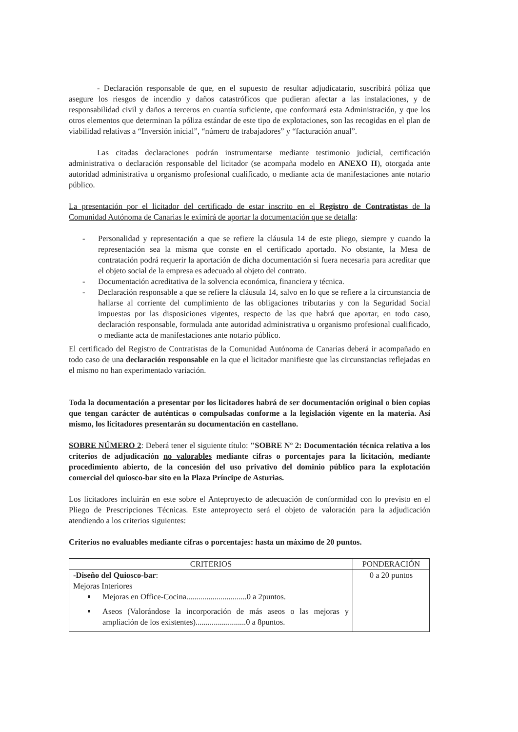- Declaración responsable de que, en el supuesto de resultar adjudicatario, suscribirá póliza que asegure los riesgos de incendio y daños catastróficos que pudieran afectar a las instalaciones, y de responsabilidad civil y daños a terceros en cuantía suficiente, que conformará esta Administración, y que los otros elementos que determinan la póliza estándar de este tipo de explotaciones, son las recogidas en el plan de viabilidad relativas a “Inversión inicial”, “número de trabajadores” y “facturación anual”.
Las citadas declaraciones podrán instrumentarse mediante testimonio judicial, certificación administrativa o declaración responsable del licitador (se acompaña modelo en ANEXO II), otorgada ante autoridad administrativa u organismo profesional cualificado, o mediante acta de manifestaciones ante notario público.
La presentación por el licitador del certificado de estar inscrito en el Registro de Contratistas de la Comunidad Autónoma de Canarias le eximirá de aportar la documentación que se detalla:
- Personalidad y representación a que se refiere la cláusula 14 de este pliego, siempre y cuando la representación sea la misma que conste en el certificado aportado. No obstante, la Mesa de contratación podrá requerir la aportación de dicha documentación si fuera necesaria para acreditar que el objeto social de la empresa es adecuado al objeto del contrato.
- Documentación acreditativa de la solvencia económica, financiera y técnica.
- Declaración responsable a que se refiere la cláusula 14, salvo en lo que se refiere a la circunstancia de hallarse al corriente del cumplimiento de las obligaciones tributarias y con la Seguridad Social impuestas por las disposiciones vigentes, respecto de las que habrá que aportar, en todo caso, declaración responsable, formulada ante autoridad administrativa u organismo profesional cualificado, o mediante acta de manifestaciones ante notario público.
El certificado del Registro de Contratistas de la Comunidad Autónoma de Canarias deberá ir acompañado en todo caso de una declaración responsable en la que el licitador manifieste que las circunstancias reflejadas en el mismo no han experimentado variación.
Toda la documentación a presentar por los licitadores habrá de ser documentación original o bien copias que tengan carácter de auténticas o compulsadas conforme a la legislación vigente en la materia. Así mismo, los licitadores presentarán su documentación en castellano.
SOBRE NÚMERO 2: Deberá tener el siguiente título: "SOBRE Nº 2: Documentación técnica relativa a los criterios de adjudicación no valorables mediante cifras o porcentajes para la licitación, mediante procedimiento abierto, de la concesión del uso privativo del dominio público para la explotación comercial del quiosco-bar sito en la Plaza Príncipe de Asturias.
Los licitadores incluirán en este sobre el Anteproyecto de adecuación de conformidad con lo previsto en el Pliego de Prescripciones Técnicas. Este anteproyecto será el objeto de valoración para la adjudicación atendiendo a los criterios siguientes:
Criterios no evaluables mediante cifras o porcentajes: hasta un máximo de 20 puntos.
| CRITERIOS | PONDERACIÓN |
| --- | --- |
| -Diseño del Quiosco-bar : Mejoras Interiores Mejoras en Office-Cocina..............................0 a 2puntos. Aseos (Valorándose la incorporación de más aseos o las mejoras y ampliación de los existentes).........................0 a 8puntos. | 0 a 20 puntos |